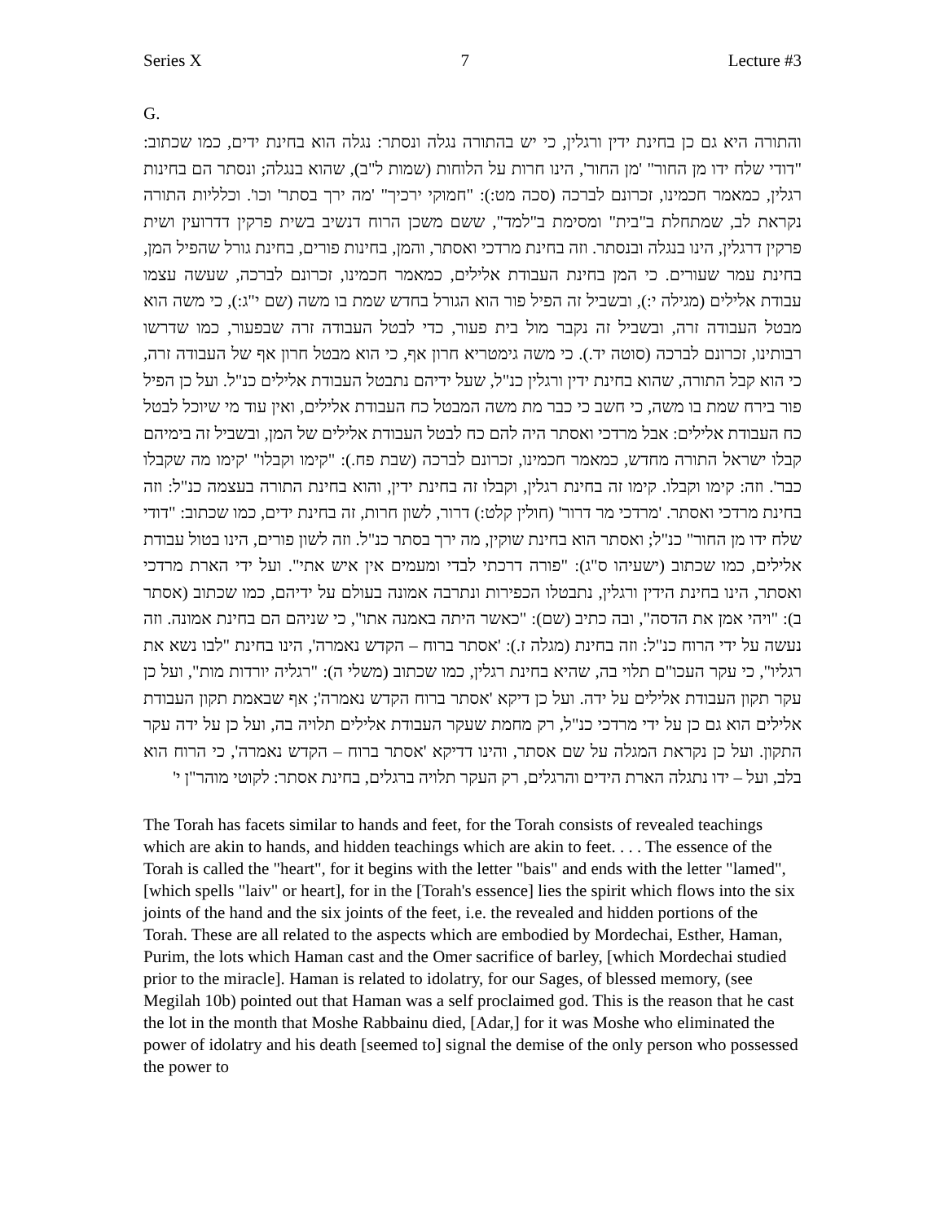Series X 7 Lecture #3
G.
והתורה היא גם כן בחינת ידין ורגלין, כי יש בהתורה נגלה ונסתר: נגלה הוא בחינת ידים, כמו שכתוב: "דודי שלח ידו מן החור" 'מן החור', הינו חרות על הלוחות (שמות ל"ב), שהוא בנגלה; ונסתר הם בחינות רגלין, כמאמר חכמינו, זכרונם לברכה (סכה מט:): "חמוקי ירכיך" 'מה ירך בסתר' וכו'. וכלליות התורה נקראת לב, שמתחלת ב"בית" ומסימת ב"למד", ששם משכן הרוח דנשיב בשית פרקין דדרועין ושית פרקין דרגלין, הינו בנגלה ובנסתר. וזה בחינת מרדכי ואסתר, והמן, בחינות פורים, בחינת גורל שהפיל המן, בחינת עמר שעורים. כי המן בחינת העבודת אלילים, כמאמר חכמינו, זכרונם לברכה, שעשה עצמו עבודת אלילים (מגילה י:), ובשביל זה הפיל פור הוא הגורל בחדש שמת בו משה (שם י"ג:), כי משה הוא מבטל העבודה זרה, ובשביל זה נקבר מול בית פעור, כדי לבטל העבודה זרה שבפעור, כמו שדרשו רבותינו, זכרונם לברכה (סוטה יד.). כי משה גימטריא חרון אף, כי הוא מבטל חרון אף של העבודה זרה, כי הוא קבל התורה, שהוא בחינת ידין ורגלין כנ"ל, שעל ידיהם נתבטל העבודת אלילים כנ"ל. ועל כן הפיל פור בירח שמת בו משה, כי חשב כי כבר מת משה המבטל כח העבודת אלילים, ואין עוד מי שיוכל לבטל כח העבודת אלילים: אבל מרדכי ואסתר היה להם כח לבטל העבודת אלילים של המן, ובשביל זה בימיהם קבלו ישראל התורה מחדש, כמאמר חכמינו, זכרונם לברכה (שבת פח.): "קימו וקבלו" 'קימו מה שקבלו כבר'. וזה: קימו וקבלו. קימו זה בחינת רגלין, וקבלו זה בחינת ידין, והוא בחינת התורה בעצמה כנ"ל: וזה בחינת מרדכי ואסתר. 'מרדכי מר דרור' (חולין קלט:) דרור, לשון חרות, זה בחינת ידים, כמו שכתוב: "דודי שלח ידו מן החור" כנ"ל; ואסתר הוא בחינת שוקין, מה ירך בסתר כנ"ל. וזה לשון פורים, הינו בטול עבודת אלילים, כמו שכתוב (ישעיהו ס"ג): "פורה דרכתי לבדי ומעמים אין איש אתי". ועל ידי הארת מרדכי ואסתר, הינו בחינת הידין ורגלין, נתבטלו הכפירות ונתרבה אמונה בעולם על ידיהם, כמו שכתוב (אסתר ב): "ויהי אמן את הדסה", ובה כתיב (שם): "כאשר היתה באמנה אתו", כי שניהם הם בחינת אמונה. וזה נעשה על ידי הרוח כנ"ל: וזה בחינת (מגלה ז.): 'אסתר ברוח – הקדש נאמרה', הינו בחינת "לבו נשא את רגליו", כי עקר העכו"ם תלוי בה, שהיא בחינת רגלין, כמו שכתוב (משלי ה): "רגליה יורדות מות", ועל כן עקר תקון העבודת אלילים על ידה. ועל כן דיקא 'אסתר ברוח הקדש נאמרה'; אף שבאמת תקון העבודת אלילים הוא גם כן על ידי מרדכי כנ"ל, רק מחמת שעקר העבודת אלילים תלויה בה, ועל כן על ידה עקר התקון. ועל כן נקראת המגלה על שם אסתר, והינו דדיקא 'אסתר ברוח – הקדש נאמרה', כי הרוח הוא בלב, ועל – ידו נתגלה הארת הידים והרגלים, רק העקר תלויה ברגלים, בחינת אסתר: לקוטי מוהר"ן י'
The Torah has facets similar to hands and feet, for the Torah consists of revealed teachings which are akin to hands, and hidden teachings which are akin to feet. . . . The essence of the Torah is called the "heart", for it begins with the letter "bais" and ends with the letter "lamed", [which spells "laiv" or heart], for in the [Torah's essence] lies the spirit which flows into the six joints of the hand and the six joints of the feet, i.e. the revealed and hidden portions of the Torah. These are all related to the aspects which are embodied by Mordechai, Esther, Haman, Purim, the lots which Haman cast and the Omer sacrifice of barley, [which Mordechai studied prior to the miracle]. Haman is related to idolatry, for our Sages, of blessed memory, (see Megilah 10b) pointed out that Haman was a self proclaimed god. This is the reason that he cast the lot in the month that Moshe Rabbainu died, [Adar,] for it was Moshe who eliminated the power of idolatry and his death [seemed to] signal the demise of the only person who possessed the power to